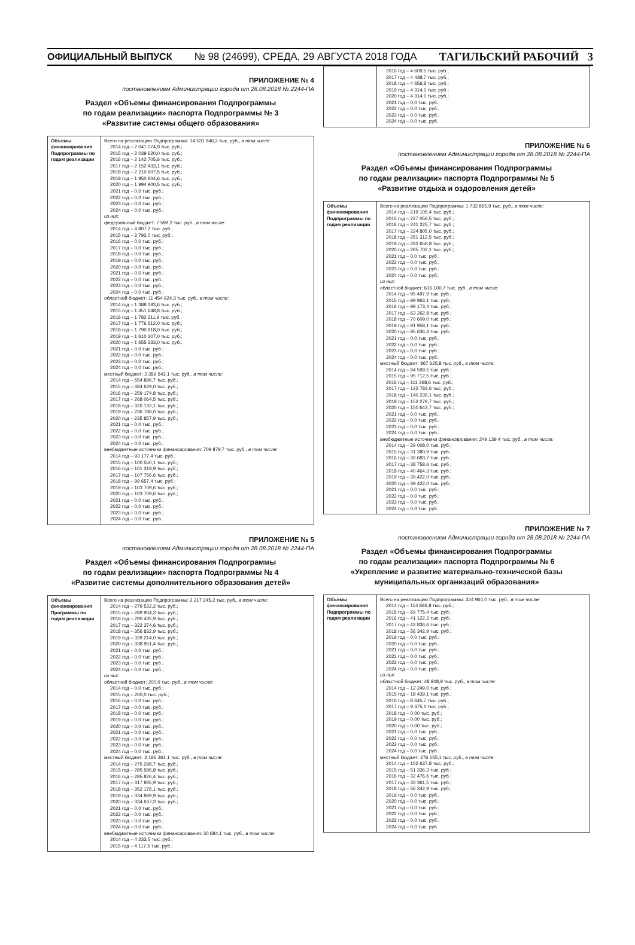ОФИЦИАЛЬНЫЙ ВЫПУСК № 98 (24699), СРЕДА, 29 АВГУСТА 2018 ГОДА ТАГИЛЬСКИЙ РАБОЧИЙ 3
ПРИЛОЖЕНИЕ № 4
постановлением Администрации города от 28.08.2018 № 2244-ПА
Раздел «Объемы финансирования Подпрограммы
по годам реализации» паспорта Подпрограммы № 3
«Развитие системы общего образования»
| Объемы финансирования Подпрограммы по годам реализации | Всего на реализацию Подпрограммы: 14 531 946,3 тыс. руб., в том числе: 2014 год – 2 041 074,9 тыс. руб.; 2015 год – 2 039 620,0 тыс. руб.; 2016 год – 2 142 705,6 тыс. руб.; 2017 год – 2 152 433,1 тыс. руб.; 2018 год – 2 210 607,5 тыс. руб.; 2019 год – 1 950 604,6 тыс. руб.; 2020 год – 1 994 900,5 тыс. руб.; 2021 год – 0,0 тыс. руб.; 2022 год – 0,0 тыс. руб.; 2023 год – 0,0 тыс. руб.; 2024 год – 0,0 тыс. руб.; из них: федеральный бюджет: 7 599,2 тыс. руб., в том числе: 2014 год – 4 807,2 тыс. руб.; 2015 год – 2 792,0 тыс. руб.; 2016 год – 0,0 тыс. руб.; 2017 год – 0,0 тыс. руб.; 2018 год – 0,0 тыс. руб.; 2019 год – 0,0 тыс. руб.; 2020 год – 0,0 тыс. руб.; 2021 год – 0,0 тыс. руб.; 2022 год – 0,0 тыс. руб.; 2023 год – 0,0 тыс. руб.; 2024 год – 0,0 тыс. руб.; областной бюджет: 11 454 924,3 тыс. руб., в том числе: 2014 год – 1 388 193,6 тыс. руб.; 2015 год – 1 451 648,8 тыс. руб.; 2016 год – 1 782 211,9 тыс. руб.; 2017 год – 1 776 612,0 тыс. руб.; 2018 год – 1 790 818,0 тыс. руб.; 2019 год – 1 610 107,0 тыс. руб.; 2020 год – 1 655 333,0 тыс. руб.; 2021 год – 0,0 тыс. руб.; 2022 год – 0,0 тыс. руб.; 2023 год – 0,0 тыс. руб.; 2024 год – 0,0 тыс. руб.; местный бюджет: 2 359 543,1 тыс. руб., в том числе: 2014 год – 554 896,7 тыс. руб.; 2015 год – 484 629,0 тыс. руб.; 2016 год – 259 174,8 тыс. руб.; 2017 год – 268 064,5 тыс. руб.; 2018 год – 320 132,1 тыс. руб.; 2019 год – 236 788,0 тыс. руб.; 2020 год – 235 857,9 тыс. руб.; 2021 год – 0,0 тыс. руб.; 2022 год – 0,0 тыс. руб.; 2023 год – 0,0 тыс. руб.; 2024 год – 0,0 тыс. руб.; внебюджетные источники финансирования: 709 879,7 тыс. руб., в том числе: 2014 год – 93 177,4 тыс. руб.; 2015 год – 100 550,1 тыс. руб.; 2016 год – 101 318,9 тыс. руб.; 2017 год – 107 756,6 тыс. руб.; 2018 год – 99 657,4 тыс. руб.; 2019 год – 103 709,6 тыс. руб.; 2020 год – 103 709,6 тыс. руб.; 2021 год – 0,0 тыс. руб.; 2022 год – 0,0 тыс. руб.; 2023 год – 0,0 тыс. руб.; 2024 год – 0,0 тыс. руб. |
ПРИЛОЖЕНИЕ № 5
постановлением Администрации города от 28.08.2018 № 2244-ПА
Раздел «Объемы финансирования Подпрограммы
по годам реализации» паспорта Подпрограммы № 4
«Развитие системы дополнительного образования детей»
| Объемы финансирования Программы по годам реализации | Всего на реализацию Подпрограммы: 2 217 245,2 тыс. руб., в том числе: 2014 год – 279 532,2 тыс. руб.; 2015 год – 289 904,3 тыс. руб.; 2016 год – 290 435,9 тыс. руб.; 2017 год – 322 374,6 тыс. руб.; 2018 год – 356 832,9 тыс. руб.; 2019 год – 339 214,0 тыс. руб.; 2020 год – 338 951,4 тыс. руб.; 2021 год – 0,0 тыс. руб.; 2022 год – 0,0 тыс. руб.; 2023 год – 0,0 тыс. руб.; 2024 год – 0,0 тыс. руб.; из них: областной бюджет: 200,0 тыс. руб., в том числе: 2014 год – 0,0 тыс. руб.; 2015 год – 200,0 тыс. руб.; 2016 год – 0,0 тыс. руб.; 2017 год – 0,0 тыс. руб.; 2018 год – 0,0 тыс. руб.; 2019 год – 0,0 тыс. руб.; 2020 год – 0,0 тыс. руб.; 2021 год – 0,0 тыс. руб.; 2022 год – 0,0 тыс. руб.; 2023 год – 0,0 тыс. руб.; 2024 год – 0,0 тыс. руб.; местный бюджет: 2 186 361,1 тыс. руб., в том числе: 2014 год – 275 298,7 тыс. руб.; 2015 год – 285 586,8 тыс. руб.; 2016 год – 285 826,4 тыс. руб.; 2017 год – 317 935,9 тыс. руб.; 2018 год – 352 176,1 тыс. руб.; 2019 год – 334 899,9 тыс. руб.; 2020 год – 334 637,3 тыс. руб.; 2021 год – 0,0 тыс. руб.; 2022 год – 0,0 тыс. руб.; 2023 год – 0,0 тыс. руб.; 2024 год – 0,0 тыс. руб.; внебюджетные источники финансирования: 30 684,1 тыс. руб., в том числе: 2014 год – 4 233,5 тыс. руб.; 2015 год – 4 117,5 тыс. руб.; |
| | 2016 год – 4 609,5 тыс. руб.; 2017 год – 4 438,7 тыс. руб.; 2018 год – 4 656,8 тыс. руб.; 2019 год – 4 314,1 тыс. руб.; 2020 год – 4 314,1 тыс. руб.; 2021 год – 0,0 тыс. руб.; 2022 год – 0,0 тыс. руб.; 2023 год – 0,0 тыс. руб.; 2024 год – 0,0 тыс. руб. |
ПРИЛОЖЕНИЕ № 6
постановлением Администрации города от 28.08.2018 № 2244-ПА
Раздел «Объемы финансирования Подпрограммы
по годам реализации» паспорта Подпрограммы № 5
«Развитие отдыха и оздоровления детей»
| Объемы финансирования Подпрограммы по годам реализации | Всего на реализацию Подпрограммы: 1 732 865,9 тыс. руб., в том числе: 2014 год – 219 105,4 тыс. руб.; 2015 год – 227 056,5 тыс. руб.; 2016 год – 241 225,7 тыс. руб.; 2017 год – 224 805,0 тыс. руб.; 2018 год – 251 312,5 тыс. руб.; 2019 год – 283 658,8 тыс. руб.; 2020 год – 285 702,1 тыс. руб.; 2021 год – 0,0 тыс. руб.; 2022 год – 0,0 тыс. руб.; 2023 год – 0,0 тыс. руб.; 2024 год – 0,0 тыс. руб.; из них: областной бюджет: 616 100,7 тыс. руб., в том числе: 2014 год – 95 497,9 тыс. руб.; 2015 год – 99 963,1 тыс. руб.; 2016 год – 99 173,4 тыс. руб.; 2017 год – 63 262,8 тыс. руб.; 2018 год – 70 609,0 тыс. руб.; 2019 год – 91 958,1 тыс. руб.; 2020 год – 95 636,4 тыс. руб.; 2021 год – 0,0 тыс. руб.; 2022 год – 0,0 тыс. руб.; 2023 год – 0,0 тыс. руб.; 2024 год – 0,0 тыс. руб.; местный бюджет: 867 625,8 тыс. руб., в том числе: 2014 год – 94 599,5 тыс. руб.; 2015 год – 95 712,5 тыс. руб.; 2016 год – 111 368,6 тыс. руб.; 2017 год – 122 783,6 тыс. руб.; 2018 год – 140 239,1 тыс. руб.; 2019 год – 152 278,7 тыс. руб.; 2020 год – 150 643,7 тыс. руб.; 2021 год – 0,0 тыс. руб.; 2022 год – 0,0 тыс. руб.; 2023 год – 0,0 тыс. руб.; 2024 год – 0,0 тыс. руб.; внебюджетные источники финансирования: 249 139,4 тыс. руб., в том числе: 2014 год – 29 008,0 тыс. руб.; 2015 год – 31 380,9 тыс. руб.; 2016 год – 30 683,7 тыс. руб.; 2017 год – 38 758,6 тыс. руб.; 2018 год – 40 464,3 тыс. руб.; 2019 год – 39 422,0 тыс. руб.; 2020 год – 39 422,0 тыс. руб.; 2021 год – 0,0 тыс. руб.; 2022 год – 0,0 тыс. руб.; 2023 год – 0,0 тыс. руб.; 2024 год – 0,0 тыс. руб. |
ПРИЛОЖЕНИЕ № 7
постановлением Администрации города от 28.08.2018 № 2244-ПА
Раздел «Объемы финансирования Подпрограммы
по годам реализации» паспорта Подпрограммы № 6
«Укрепление и развитие материально-технической базы
муниципальных организаций образования»
| Объемы финансирования Подпрограммы по годам реализации | Всего на реализацию Подпрограммы: 324 964,0 тыс. руб., в том числе: 2014 год – 114 886,8 тыс. руб.; 2015 год – 69 775,4 тыс. руб.; 2016 год – 41 122,3 тыс. руб.; 2017 год – 42 836,6 тыс. руб.; 2018 год – 56 342,9 тыс. руб.; 2019 год – 0,0 тыс. руб.; 2020 год – 0,0 тыс. руб.; 2021 год – 0,0 тыс. руб.; 2022 год – 0,0 тыс. руб.; 2023 год – 0,0 тыс. руб.; 2024 год – 0,0 тыс. руб.; из них: областной бюджет: 48 808,9 тыс. руб., в том числе: 2014 год – 12 249,0 тыс. руб.; 2015 год – 18 439,1 тыс. руб.; 2016 год – 8 645,7 тыс. руб.; 2017 год – 9 475,1 тыс. руб.; 2018 год – 0,00 тыс. руб.; 2019 год – 0,00 тыс. руб.; 2020 год – 0,00 тыс. руб.; 2021 год – 0,0 тыс. руб.; 2022 год – 0,0 тыс. руб.; 2023 год – 0,0 тыс. руб.; 2024 год – 0,0 тыс. руб.; местный бюджет: 276 155,1 тыс. руб., в том числе: 2014 год – 102 637,8 тыс. руб.; 2015 год – 51 336,3 тыс. руб.; 2016 год – 32 476,6 тыс. руб.; 2017 год – 33 361,5 тыс. руб.; 2018 год – 56 342,9 тыс. руб.; 2019 год – 0,0 тыс. руб.; 2020 год – 0,0 тыс. руб.; 2021 год – 0,0 тыс. руб.; 2022 год – 0,0 тыс. руб.; 2023 год – 0,0 тыс. руб.; 2024 год – 0,0 тыс. руб. |